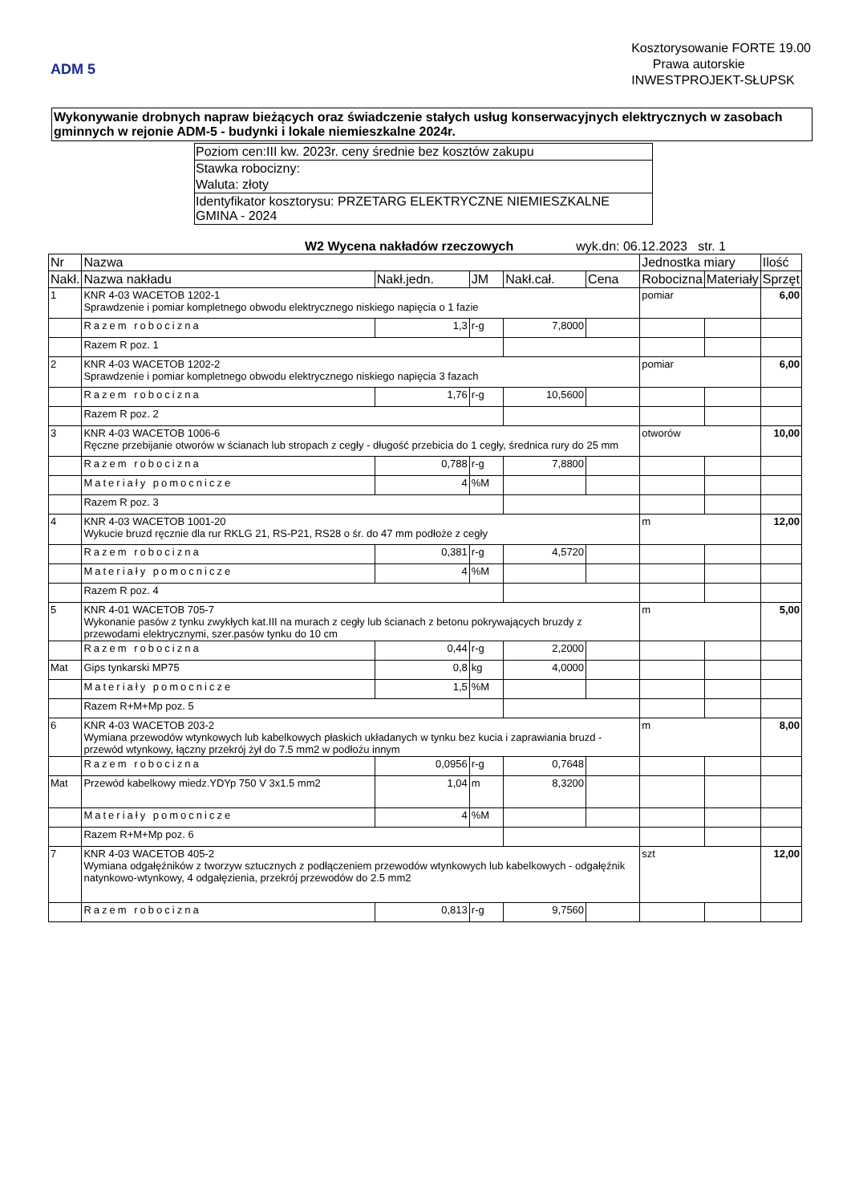ADM 5
Kosztorysowanie FORTE 19.00
Prawa autorskie
INWESTPROJEKT-SŁUPSK
Wykonywanie drobnych napraw bieżących oraz świadczenie stałych usług konserwacyjnych elektrycznych w zasobach gminnych w rejonie ADM-5 - budynki i lokale niemieszkalne 2024r.
Poziom cen:III kw. 2023r. ceny średnie bez kosztów zakupu
Stawka robocizny:
Waluta: złoty
Identyfikator kosztorysu: PRZETARG ELEKTRYCZNE NIEMIESZKALNE GMINA - 2024
W2 Wycena nakładów rzeczowych wyk.dn: 06.12.2023 str. 1
| Nr | Nazwa | | | | | Jednostka miary | | Ilość |
| --- | --- | --- | --- | --- | --- | --- | --- | --- |
| Nakł. | Nazwa nakładu | Nakł.jedn. | JM | Nakł.cał. | Cena | Robocizna | Materiały | Sprzęt |
| 1 | KNR 4-03 WACETOB 1202-1 Sprawdzenie i pomiar kompletnego obwodu elektrycznego niskiego napięcia o 1 fazie | | | | | pomiar | | 6,00 |
| | Razem robocizna | 1,3 | r-g | 7,8000 | | | | |
| | Razem R poz. 1 | | | | | | | |
| 2 | KNR 4-03 WACETOB 1202-2 Sprawdzenie i pomiar kompletnego obwodu elektrycznego niskiego napięcia 3 fazach | | | | | pomiar | | 6,00 |
| | Razem robocizna | 1,76 | r-g | 10,5600 | | | | |
| | Razem R poz. 2 | | | | | | | |
| 3 | KNR 4-03 WACETOB 1006-6 Ręczne przebijanie otworów w ścianach lub stropach z cegły - długość przebicia do 1 cegły, średnica rury do 25 mm | | | | | otworów | | 10,00 |
| | Razem robocizna | 0,788 | r-g | 7,8800 | | | | |
| | Materiały pomocnicze | 4 | %M | | | | | |
| | Razem R poz. 3 | | | | | | | |
| 4 | KNR 4-03 WACETOB 1001-20 Wykucie bruzd ręcznie dla rur RKLG 21, RS-P21, RS28 o śr. do 47 mm podłoże z cegły | | | | | m | | 12,00 |
| | Razem robocizna | 0,381 | r-g | 4,5720 | | | | |
| | Materiały pomocnicze | 4 | %M | | | | | |
| | Razem R poz. 4 | | | | | | | |
| 5 | KNR 4-01 WACETOB 705-7 Wykonanie pasów z tynku zwykłych kat.III na murach z cegły lub ścianach z betonu pokrywających bruzdy z przewodami elektrycznymi, szer.pasów tynku do 10 cm | | | | | m | | 5,00 |
| | Razem robocizna | 0,44 | r-g | 2,2000 | | | | |
| Mat | Gips tynkarski MP75 | 0,8 | kg | 4,0000 | | | | |
| | Materiały pomocnicze | 1,5 | %M | | | | | |
| | Razem R+M+Mp poz. 5 | | | | | | | |
| 6 | KNR 4-03 WACETOB 203-2 Wymiana przewodów wtynkowych lub kabelkowych płaskich układanych w tynku bez kucia i zaprawiania bruzd - przewód wtynkowy, łączny przekrój żył do 7.5 mm2 w podłożu innym | | | | | m | | 8,00 |
| | Razem robocizna | 0,0956 | r-g | 0,7648 | | | | |
| Mat | Przewód kabelkowy miedz.YDYp 750 V 3x1.5 mm2 | 1,04 | m | 8,3200 | | | | |
| | Materiały pomocnicze | 4 | %M | | | | | |
| | Razem R+M+Mp poz. 6 | | | | | | | |
| 7 | KNR 4-03 WACETOB 405-2 Wymiana odgałęźników z tworzyw sztucznych z podłączeniem przewodów wtynkowych lub kabelkowych - odgałęźnik natynkowo-wtynkowy, 4 odgałęzienia, przekrój przewodów do 2.5 mm2 | | | | | szt | | 12,00 |
| | Razem robocizna | 0,813 | r-g | 9,7560 | | | | |